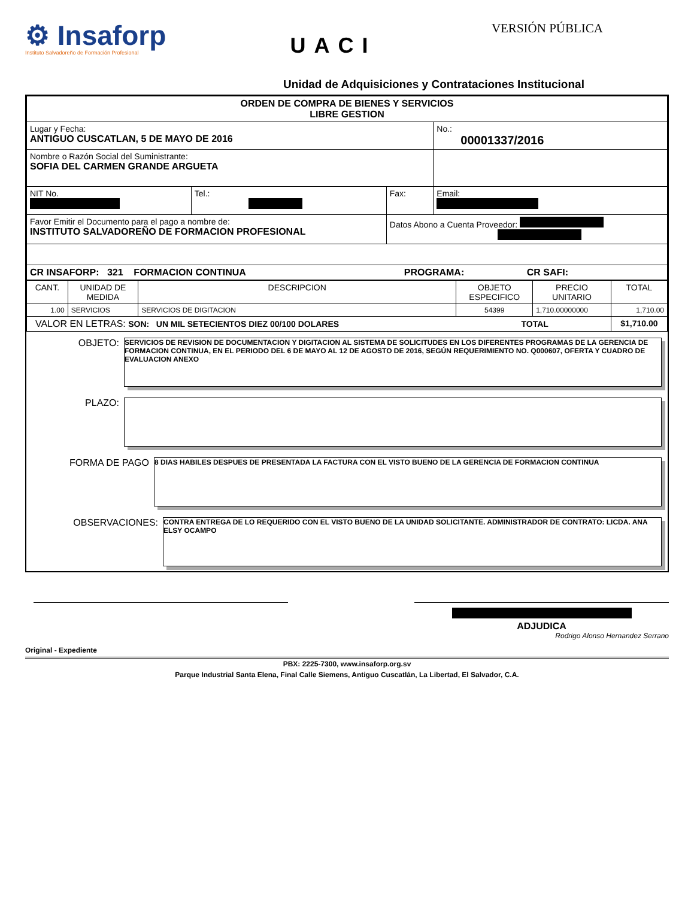⚙ Insaforp
Instituto Salvadoreño de Formación Profesional
UACI
VERSIÓN PÚBLICA
Unidad de Adquisiciones y Contrataciones Institucional
| ORDEN DE COMPRA DE BIENES Y SERVICIOS LIBRE GESTION | | | |
| Lugar y Fecha: ANTIGUO CUSCATLAN, 5 DE MAYO DE 2016 | | | No.: 00001337/2016 |
| Nombre o Razón Social del Suministrante: SOFIA DEL CARMEN GRANDE ARGUETA | | | |
| NIT No. | Tel.: | Fax: | Email: |
| Favor Emitir el Documento para el pago a nombre de: INSTITUTO SALVADOREÑO DE FORMACION PROFESIONAL | | Datos Abono a Cuenta Proveedor: | |
| CR INSAFORP: 321 FORMACION CONTINUA PROGRAMA: CR SAFI: | | | |
| CANT. | UNIDAD DE MEDIDA | DESCRIPCION | OBJETO ESPECIFICO | PRECIO UNITARIO | TOTAL |
| --- | --- | --- | --- | --- | --- |
| 1.00 | SERVICIOS | SERVICIOS DE DIGITACION | 54399 | 1,710.00000000 | 1,710.00 |
| VALOR EN LETRAS: SON: UN MIL SETECIENTOS DIEZ 00/100 DOLARES TOTAL | | | | | $1,710.00 |
OBJETO:
SERVICIOS DE REVISION DE DOCUMENTACION Y DIGITACION AL SISTEMA DE SOLICITUDES EN LOS DIFERENTES PROGRAMAS DE LA GERENCIA DE FORMACION CONTINUA, EN EL PERIODO DEL 6 DE MAYO AL 12 DE AGOSTO DE 2016, SEGÚN REQUERIMIENTO NO. Q000607, OFERTA Y CUADRO DE EVALUACION ANEXO
PLAZO:
FORMA DE PAGO
8 DIAS HABILES DESPUES DE PRESENTADA LA FACTURA CON EL VISTO BUENO DE LA GERENCIA DE FORMACION CONTINUA
OBSERVACIONES:
CONTRA ENTREGA DE LO REQUERIDO CON EL VISTO BUENO DE LA UNIDAD SOLICITANTE. ADMINISTRADOR DE CONTRATO: LICDA. ANA ELSY OCAMPO
ADJUDICA
Rodrigo Alonso Hernandez Serrano
Original - Expediente
PBX: 2225-7300, www.insaforp.org.sv
Parque Industrial Santa Elena, Final Calle Siemens, Antiguo Cuscatlán, La Libertad, El Salvador, C.A.